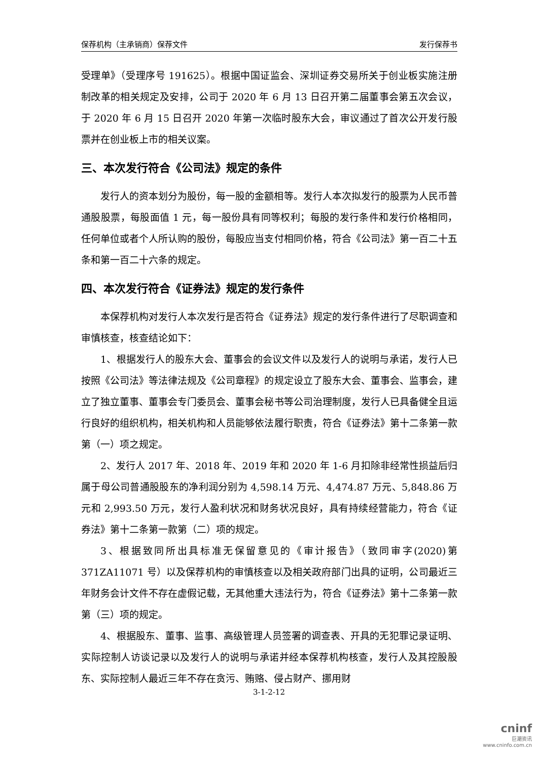保荐机构（主承销商）保荐文件 发行保荐书
受理单》（受理序号 191625）。根据中国证监会、深圳证券交易所关于创业板实施注册制改革的相关规定及安排，公司于 2020 年 6 月 13 日召开第二届董事会第五次会议，于 2020 年 6 月 15 日召开 2020 年第一次临时股东大会，审议通过了首次公开发行股票并在创业板上市的相关议案。
三、本次发行符合《公司法》规定的条件
发行人的资本划分为股份，每一股的金额相等。发行人本次拟发行的股票为人民币普通股股票，每股面值 1 元，每一股份具有同等权利；每股的发行条件和发行价格相同，任何单位或者个人所认购的股份，每股应当支付相同价格，符合《公司法》第一百二十五条和第一百二十六条的规定。
四、本次发行符合《证券法》规定的发行条件
本保荐机构对发行人本次发行是否符合《证券法》规定的发行条件进行了尽职调查和审慎核查，核查结论如下：
1、根据发行人的股东大会、董事会的会议文件以及发行人的说明与承诺，发行人已按照《公司法》等法律法规及《公司章程》的规定设立了股东大会、董事会、监事会，建立了独立董事、董事会专门委员会、董事会秘书等公司治理制度，发行人已具备健全且运行良好的组织机构，相关机构和人员能够依法履行职责，符合《证券法》第十二条第一款第（一）项之规定。
2、发行人 2017 年、2018 年、2019 年和 2020 年 1-6 月扣除非经常性损益后归属于母公司普通股股东的净利润分别为 4,598.14 万元、4,474.87 万元、5,848.86 万元和 2,993.50 万元，发行人盈利状况和财务状况良好，具有持续经营能力，符合《证券法》第十二条第一款第（二）项的规定。
3、根据致同所出具标准无保留意见的《审计报告》（致同审字(2020)第 371ZA11071 号）以及保荐机构的审慎核查以及相关政府部门出具的证明，公司最近三年财务会计文件不存在虚假记载，无其他重大违法行为，符合《证券法》第十二条第一款第（三）项的规定。
4、根据股东、董事、监事、高级管理人员签署的调查表、开具的无犯罪记录证明、实际控制人访谈记录以及发行人的说明与承诺并经本保荐机构核查，发行人及其控股股东、实际控制人最近三年不存在贪污、贿赂、侵占财产、挪用财
3-1-2-12
cninf
巨潮资讯
www.cninfo.com.cn